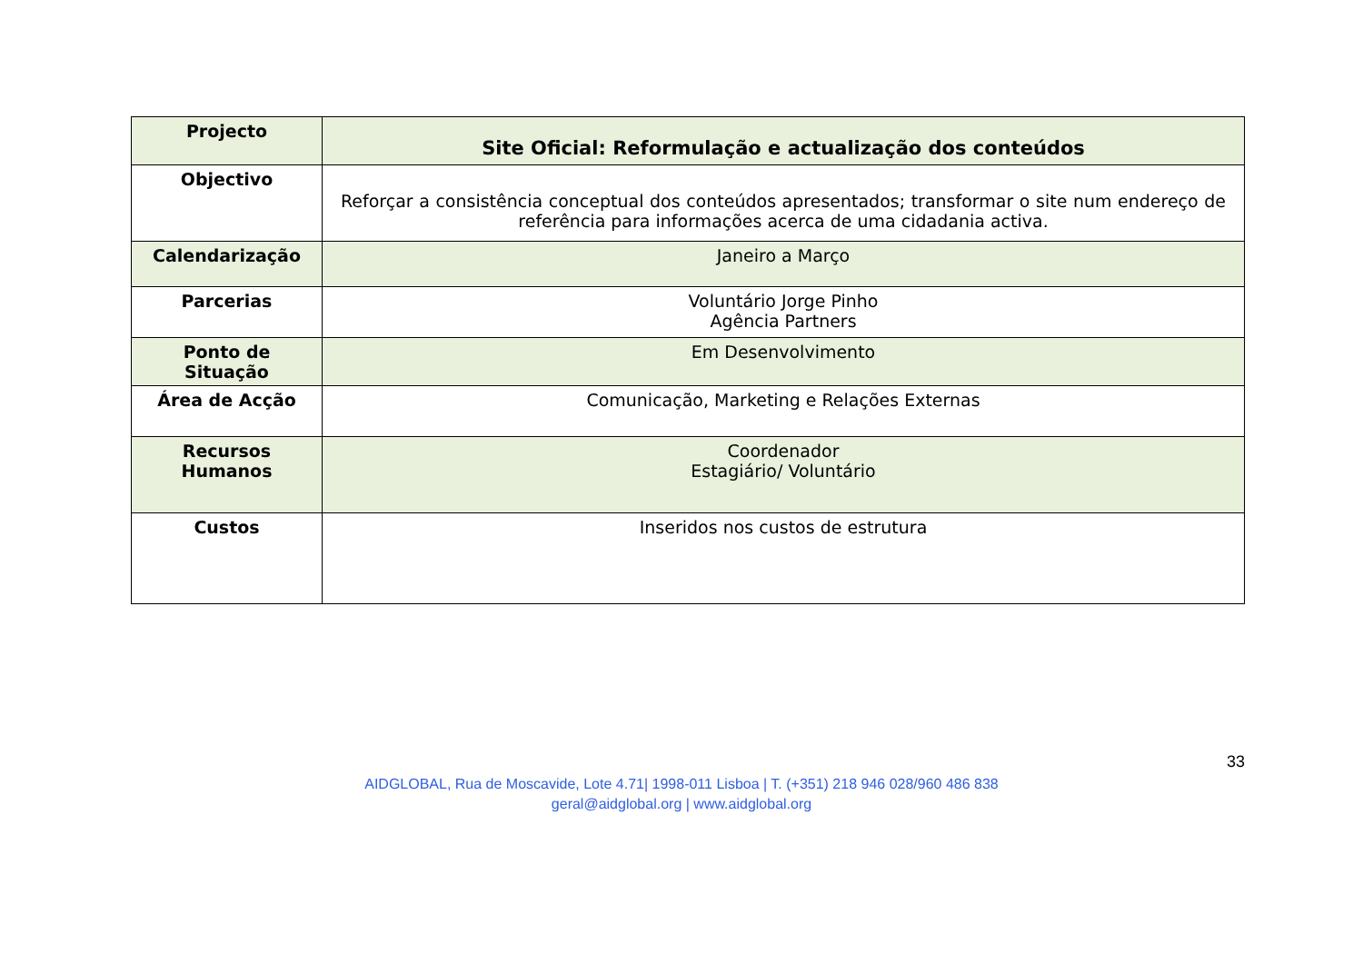| Projecto | Site Oficial: Reformulação e actualização dos conteúdos |
| Objectivo | Reforçar a consistência conceptual dos conteúdos apresentados; transformar o site num endereço de referência para informações acerca de uma cidadania activa. |
| Calendarização | Janeiro a Março |
| Parcerias | Voluntário Jorge Pinho Agência Partners |
| Ponto de Situação | Em Desenvolvimento |
| Área de Acção | Comunicação, Marketing e Relações Externas |
| Recursos Humanos | Coordenador Estagiário/ Voluntário |
| Custos | Inseridos nos custos de estrutura |
33
AIDGLOBAL, Rua de Moscavide, Lote 4.71| 1998-011 Lisboa | T. (+351) 218 946 028/960 486 838
geral@aidglobal.org | www.aidglobal.org